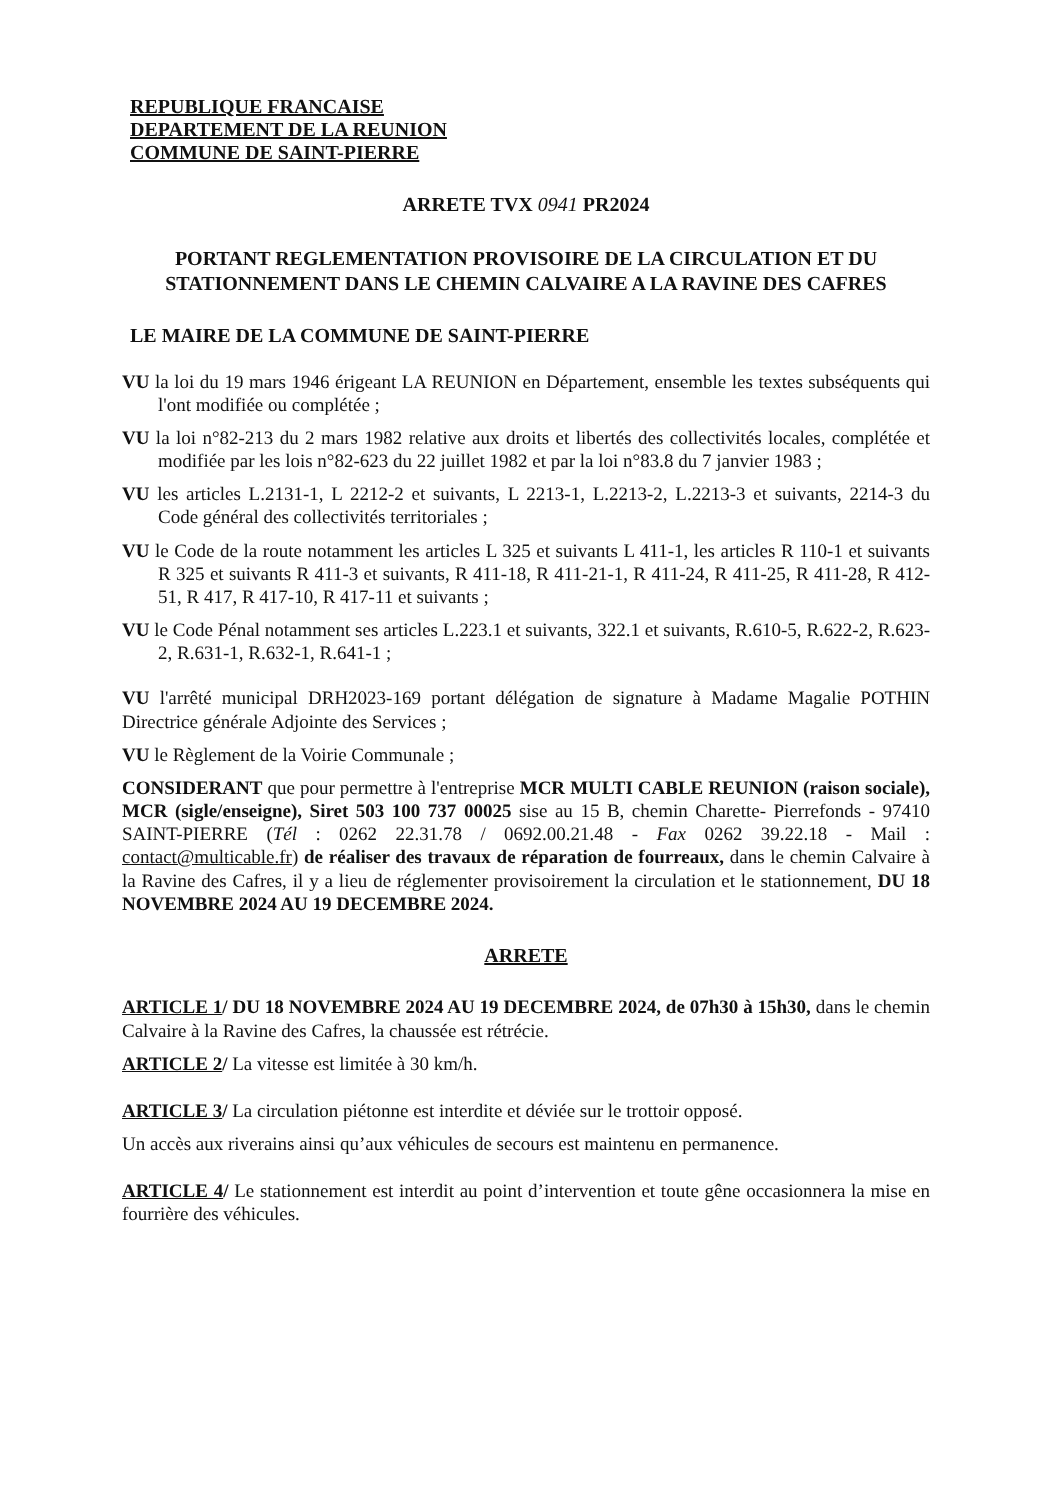REPUBLIQUE FRANCAISE
DEPARTEMENT DE LA REUNION
COMMUNE DE SAINT-PIERRE
ARRETE TVX 0941 PR2024
PORTANT REGLEMENTATION PROVISOIRE DE LA CIRCULATION ET DU STATIONNEMENT DANS LE CHEMIN CALVAIRE A LA RAVINE DES CAFRES
LE MAIRE DE LA COMMUNE DE SAINT-PIERRE
VU la loi du 19 mars 1946 érigeant LA REUNION en Département, ensemble les textes subséquents qui l'ont modifiée ou complétée ;
VU la loi n°82-213 du 2 mars 1982 relative aux droits et libertés des collectivités locales, complétée et modifiée par les lois n°82-623 du 22 juillet 1982 et par la loi n°83.8 du 7 janvier 1983 ;
VU les articles L.2131-1, L 2212-2 et suivants, L 2213-1, L.2213-2, L.2213-3 et suivants, 2214-3 du Code général des collectivités territoriales ;
VU le Code de la route notamment les articles L 325 et suivants L 411-1, les articles R 110-1 et suivants R 325 et suivants R 411-3 et suivants, R 411-18, R 411-21-1, R 411-24, R 411-25, R 411-28, R 412-51, R 417, R 417-10, R 417-11 et suivants ;
VU le Code Pénal notamment ses articles L.223.1 et suivants, 322.1 et suivants, R.610-5, R.622-2, R.623-2, R.631-1, R.632-1, R.641-1 ;
VU l'arrêté municipal DRH2023-169 portant délégation de signature à Madame Magalie POTHIN Directrice générale Adjointe des Services ;
VU le Règlement de la Voirie Communale ;
CONSIDERANT que pour permettre à l'entreprise MCR MULTI CABLE REUNION (raison sociale), MCR (sigle/enseigne), Siret 503 100 737 00025 sise au 15 B, chemin Charette- Pierrefonds - 97410 SAINT-PIERRE (Tél : 0262 22.31.78 / 0692.00.21.48 - Fax 0262 39.22.18 - Mail : contact@multicable.fr) de réaliser des travaux de réparation de fourreaux, dans le chemin Calvaire à la Ravine des Cafres, il y a lieu de réglementer provisoirement la circulation et le stationnement, DU 18 NOVEMBRE 2024 AU 19 DECEMBRE 2024.
ARRETE
ARTICLE 1/ DU 18 NOVEMBRE 2024 AU 19 DECEMBRE 2024, de 07h30 à 15h30, dans le chemin Calvaire à la Ravine des Cafres, la chaussée est rétrécie.
ARTICLE 2/ La vitesse est limitée à 30 km/h.
ARTICLE 3/ La circulation piétonne est interdite et déviée sur le trottoir opposé.
Un accès aux riverains ainsi qu’aux véhicules de secours est maintenu en permanence.
ARTICLE 4/ Le stationnement est interdit au point d’intervention et toute gêne occasionnera la mise en fourrière des véhicules.